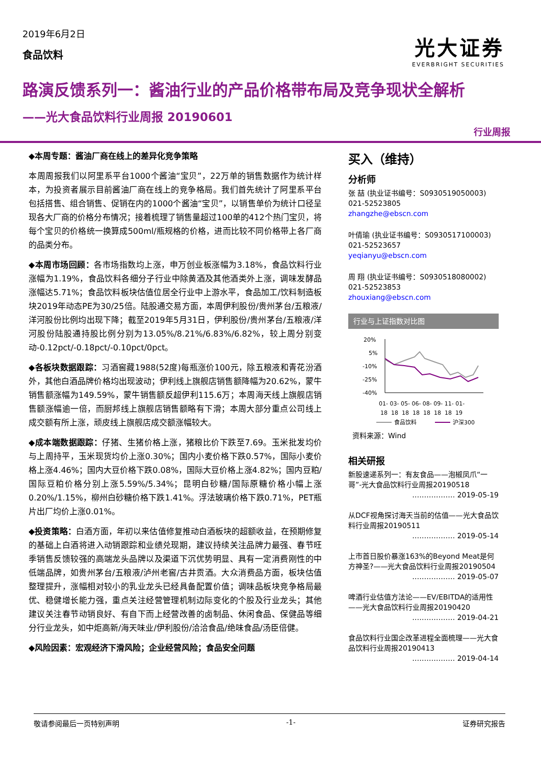2019年6月2日
食品饮料
光大证券
EVERBRIGHT SECURITIES
路演反馈系列一：酱油行业的产品价格带布局及竞争现状全解析
——光大食品饮料行业周报 20190601
行业周报
◆本周专题：酱油厂商在线上的差异化竞争策略
本周周报我们以阿里系平台1000个酱油“宝贝”，22万单的销售数据作为统计样本，为投资者展示目前酱油厂商在线上的竞争格局。我们首先统计了阿里系平台包括搭售、组合销售、促销在内的1000个酱油“宝贝”，以销售单价为统计口径呈现各大厂商的价格分布情况；接着梳理了销售量超过100单的412个热门宝贝，将每个宝贝的价格统一换算成500ml/瓶规格的价格，进而比较不同价格带上各厂商的品类分布。
◆本周市场回顾：各市场指数均上涨，申万创业板涨幅为3.18%，食品饮料行业涨幅为1.19%，食品饮料各细分子行业中除黄酒及其他酒类外上涨，调味发酵品涨幅达5.71%；食品饮料板块估值位居全行业中上游水平，食品加工/饮料制造板块2019年动态PE为30/25倍。陆股通交易方面，本周伊利股份/贵州茅台/五粮液/洋河股份比例均出现下降；截至2019年5月31日，伊利股份/贵州茅台/五粮液/洋河股份陆股通持股比例分别为13.05%/8.21%/6.83%/6.82%，较上周分别变动-0.12pct/-0.18pct/-0.10pct/0pct。
◆各板块数据跟踪：习酒窖藏1988(52度)每瓶涨价100元，除五粮液和青花汾酒外，其他白酒品牌价格均出现波动；伊利线上旗舰店销售额降幅为20.62%，蒙牛销售额涨幅为149.59%，蒙牛销售额反超伊利115.6万；本周海天线上旗舰店销售额涨幅逾一倍，而厨邦线上旗舰店销售额略有下滑；本周大部分重点公司线上成交额有所上涨，顽皮线上旗舰店成交额涨幅较大。
◆成本端数据跟踪：仔猪、生猪价格上涨，猪粮比价下跌至7.69。玉米批发均价与上周持平，玉米现货均价上涨0.30%；国内小麦价格下跌0.57%，国际小麦价格上涨4.46%；国内大豆价格下跌0.08%，国际大豆价格上涨4.82%；国内豆粕/国际豆粕价格分别上涨5.59%/5.34%；昆明白砂糖/国际原糖价格小幅上涨0.20%/1.15%，柳州白砂糖价格下跌1.41%。浮法玻璃价格下跌0.71%，PET瓶片出厂均价上涨0.01%。
◆投资策略：白酒方面，年初以来估值修复推动白酒板块的超额收益，在预期修复的基础上白酒将进入动销跟踪和业绩兑现期，建议持续关注品牌力最强、春节旺季销售反馈较强的高端龙头品牌以及渠道下沉优势明显、具有一定消费刚性的中低端品牌，如贵州茅台/五粮液/泸州老窖/古井贡酒。大众消费品方面，板块估值整理提升，涨幅相对较小的乳业龙头已经具备配置价值；调味品板块竞争格局最优、稳健增长能力强，重点关注经营管理机制边际变化的个股及行业龙头；其他建议关注春节动销良好、有自下而上经营改善的卤制品、休闲食品、保健品等细分行业龙头，如中炬高新/海天味业/伊利股份/洽洽食品/绝味食品/汤臣倍健。
◆风险因素：宏观经济下滑风险；企业经营风险；食品安全问题
买入（维持）
分析师
张 喆 (执业证书编号：S0930519050003)
021-52523805
zhangzhe@ebscn.com
叶倩瑜 (执业证书编号：S0930517100003)
021-52523657
yeqianyu@ebscn.com
周 翔 (执业证书编号：S0930518080002)
021-52523853
zhouxiang@ebscn.com
行业与上证指数对比图
20%
5%
-10%
-25%
-40%
01- 03- 05- 06- 08- 09- 11- 01-
18 18 18 18 18 18 18 19
食品饮料
沪深300
资料来源：Wind
相关研报
新股速递系列一：有友食品——泡椒凤爪“一哥”-光大食品饮料行业周报20190518
……………… 2019-05-19
从DCF视角探讨海天当前的估值——光大食品饮料行业周报20190511
……………… 2019-05-14
上市首日股价暴涨163%的Beyond Meat是何方神圣?——光大食品饮料行业周报20190504
……………… 2019-05-07
啤酒行业估值方法论——EV/EBITDA的适用性——光大食品饮料行业周报20190420
……………… 2019-04-21
食品饮料行业国企改革进程全面梳理——光大食品饮料行业周报20190413
……………… 2019-04-14
敬请参阅最后一页特别声明 -1- 证券研究报告